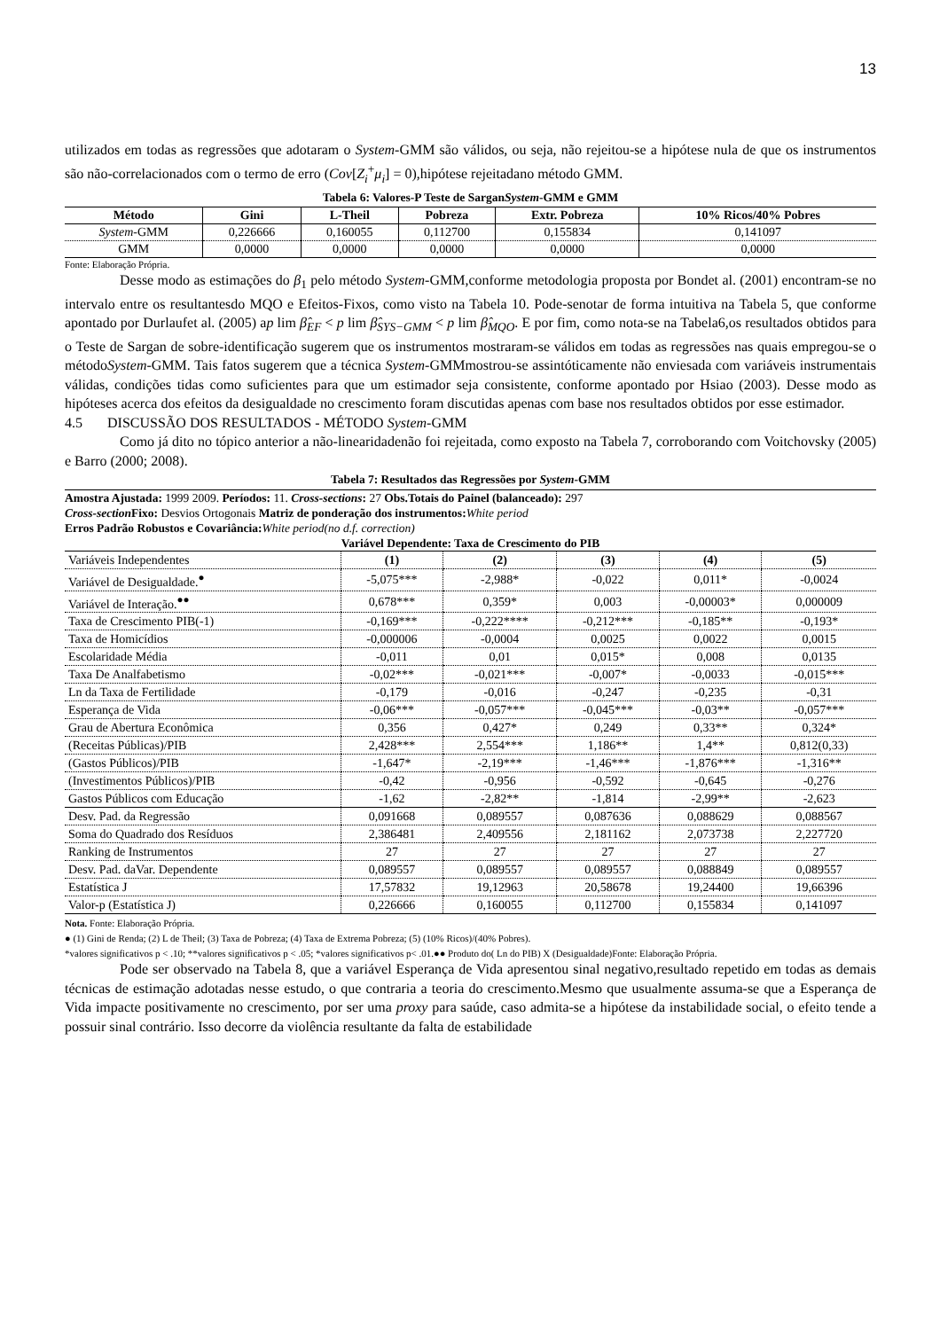13
utilizados em todas as regressões que adotaram o System-GMM são válidos, ou seja, não rejeitou-se a hipótese nula de que os instrumentos são não-correlacionados com o termo de erro (Cov[Z<sub>i</sub><sup>+</sup>μ<sub>i</sub>] = 0),hipótese rejeitadano método GMM.
Tabela 6: Valores-P Teste de SarganSystem-GMM e GMM
| Método | Gini | L-Theil | Pobreza | Extr. Pobreza | 10% Ricos/40% Pobres |
| --- | --- | --- | --- | --- | --- |
| System -GMM | 0,226666 | 0,160055 | 0,112700 | 0,155834 | 0,141097 |
| GMM | 0,0000 | 0,0000 | 0,0000 | 0,0000 | 0,0000 |
Fonte: Elaboração Própria.
Desse modo as estimações do β<sub>1</sub> pelo método System-GMM,conforme metodologia proposta por Bondet al. (2001) encontram-se no intervalo entre os resultantesdo MQO e Efeitos-Fixos, como visto na Tabela 10. Pode-senotar de forma intuitiva na Tabela 5, que conforme apontado por Durlaufet al. (2005) ap lim β̂<sub>EF</sub> < p lim β̂<sub>SYS−GMM</sub> < p lim β̂<sub>MQO</sub>. E por fim, como nota-se na Tabela6,os resultados obtidos para o Teste de Sargan de sobre-identificação sugerem que os instrumentos mostraram-se válidos em todas as regressões nas quais empregou-se o métodoSystem-GMM. Tais fatos sugerem que a técnica System-GMMmostrou-se assintóticamente não enviesada com variáveis instrumentais válidas, condições tidas como suficientes para que um estimador seja consistente, conforme apontado por Hsiao (2003). Desse modo as hipóteses acerca dos efeitos da desigualdade no crescimento foram discutidas apenas com base nos resultados obtidos por esse estimador.
4.5 DISCUSSÃO DOS RESULTADOS - MÉTODO System-GMM
Como já dito no tópico anterior a não-linearidadenão foi rejeitada, como exposto na Tabela 7, corroborando com Voitchovsky (2005) e Barro (2000; 2008).
Tabela 7: Resultados das Regressões por System-GMM
Amostra Ajustada: 1999 2009. Períodos: 11. Cross-sections: 27 Obs.Totais do Painel (balanceado): 297
Cross-section Fixo: Desvios Ortogonais Matriz de ponderação dos instrumentos: White period
Erros Padrão Robustos e Covariância: White period(no d.f. correction)
Variável Dependente: Taxa de Crescimento do PIB
| Variáveis Independentes | (1) | (2) | (3) | (4) | (5) |
| Variável de Desigualdade.<sup>●</sup> | -5,075*** | -2,988* | -0,022 | 0,011* | -0,0024 |
| Variável de Interação.<sup>●●</sup> | 0,678*** | 0,359* | 0,003 | -0,00003* | 0,000009 |
| Taxa de Crescimento PIB(-1) | -0,169*** | -0,222**** | -0,212*** | -0,185** | -0,193* |
| Taxa de Homicídios | -0,000006 | -0,0004 | 0,0025 | 0,0022 | 0,0015 |
| Escolaridade Média | -0,011 | 0,01 | 0,015* | 0,008 | 0,0135 |
| Taxa De Analfabetismo | -0,02*** | -0,021*** | -0,007* | -0,0033 | -0,015*** |
| Ln da Taxa de Fertilidade | -0,179 | -0,016 | -0,247 | -0,235 | -0,31 |
| Esperança de Vida | -0,06*** | -0,057*** | -0,045*** | -0,03** | -0,057*** |
| Grau de Abertura Econômica | 0,356 | 0,427* | 0,249 | 0,33** | 0,324* |
| (Receitas Públicas)/PIB | 2,428*** | 2,554*** | 1,186** | 1,4** | 0,812(0,33) |
| (Gastos Públicos)/PIB | -1,647* | -2,19*** | -1,46*** | -1,876*** | -1,316** |
| (Investimentos Públicos)/PIB | -0,42 | -0,956 | -0,592 | -0,645 | -0,276 |
| Gastos Públicos com Educação | -1,62 | -2,82** | -1,814 | -2,99** | -2,623 |
| Desv. Pad. da Regressão | 0,091668 | 0,089557 | 0,087636 | 0,088629 | 0,088567 |
| Soma do Quadrado dos Resíduos | 2,386481 | 2,409556 | 2,181162 | 2,073738 | 2,227720 |
| Ranking de Instrumentos | 27 | 27 | 27 | 27 | 27 |
| Desv. Pad. daVar. Dependente | 0,089557 | 0,089557 | 0,089557 | 0,088849 | 0,089557 |
| Estatística J | 17,57832 | 19,12963 | 20,58678 | 19,24400 | 19,66396 |
| Valor-p (Estatística J) | 0,226666 | 0,160055 | 0,112700 | 0,155834 | 0,141097 |
Nota. Fonte: Elaboração Própria.
● (1) Gini de Renda; (2) L de Theil; (3) Taxa de Pobreza; (4) Taxa de Extrema Pobreza; (5) (10% Ricos)/(40% Pobres).
*valores significativos p < .10; **valores significativos p < .05; *valores significativos p< .01.●● Produto do( Ln do PIB) X (Desigualdade)Fonte: Elaboração Própria.
Pode ser observado na Tabela 8, que a variável Esperança de Vida apresentou sinal negativo,resultado repetido em todas as demais técnicas de estimação adotadas nesse estudo, o que contraria a teoria do crescimento.Mesmo que usualmente assuma-se que a Esperança de Vida impacte positivamente no crescimento, por ser uma proxy para saúde, caso admita-se a hipótese da instabilidade social, o efeito tende a possuir sinal contrário. Isso decorre da violência resultante da falta de estabilidade